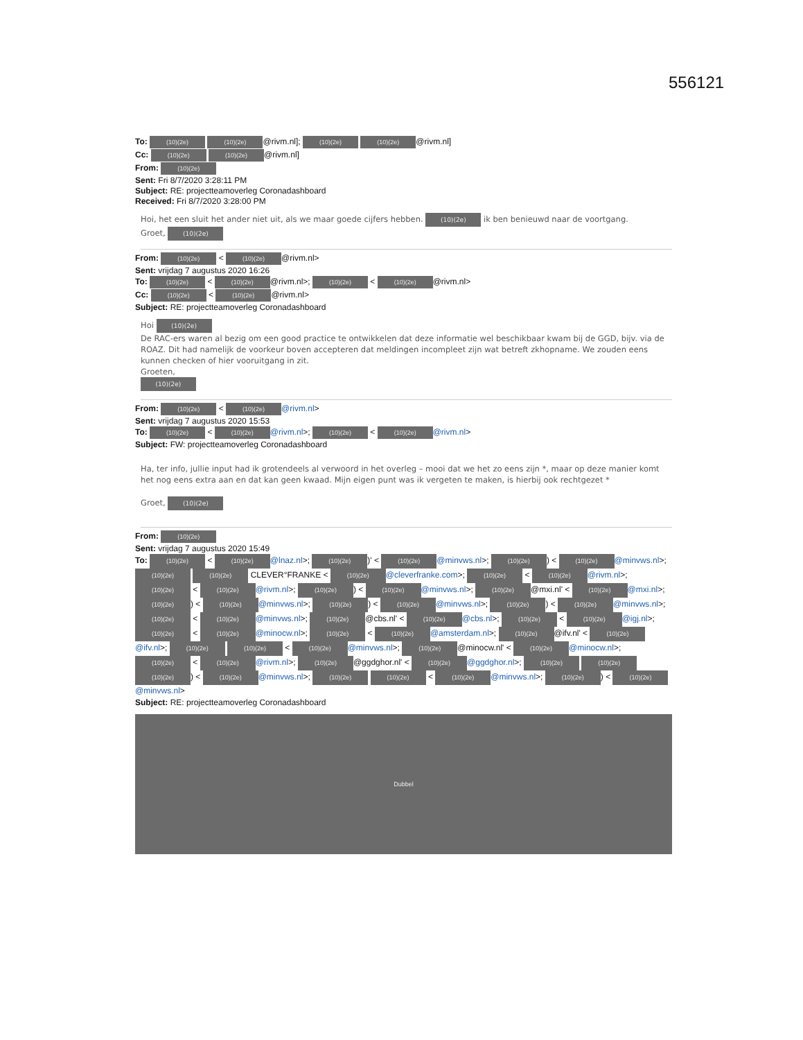556121
To: (10)(2e) (10)(2e) @rivm.nl]; (10)(2e) (10)(2e) @rivm.nl]
Cc: (10)(2e) (10)(2e) @rivm.nl]
From: (10)(2e)
Sent: Fri 8/7/2020 3:28:11 PM
Subject: RE: projectteamoverleg Coronadashboard
Received: Fri 8/7/2020 3:28:00 PM
Hoi, het een sluit het ander niet uit, als we maar goede cijfers hebben. (10)(2e) ik ben benieuwd naar de voortgang.
Groet, (10)(2e)
From: (10)(2e) < (10)(2e) @rivm.nl>
Sent: vrijdag 7 augustus 2020 16:26
To: (10)(2e) < (10)(2e) @rivm.nl>; (10)(2e) < (10)(2e) @rivm.nl>
Cc: (10)(2e) < (10)(2e) @rivm.nl>
Subject: RE: projectteamoverleg Coronadashboard
Hoi (10)(2e)
De RAC-ers waren al bezig om een good practice te ontwikkelen dat deze informatie wel beschikbaar kwam bij de GGD, bijv. via de ROAZ. Dit had namelijk de voorkeur boven accepteren dat meldingen incompleet zijn wat betreft zkhopname. We zouden eens kunnen checken of hier vooruitgang in zit.
Groeten,
(10)(2e)
From: (10)(2e) < (10)(2e) @rivm.nl>
Sent: vrijdag 7 augustus 2020 15:53
To: (10)(2e) < (10)(2e) @rivm.nl>; (10)(2e) < (10)(2e) @rivm.nl>
Subject: FW: projectteamoverleg Coronadashboard
Ha, ter info, jullie input had ik grotendeels al verwoord in het overleg – mooi dat we het zo eens zijn *, maar op deze manier komt het nog eens extra aan en dat kan geen kwaad. Mijn eigen punt was ik vergeten te maken, is hierbij ook rechtgezet *
Groet, (10)(2e)
From: (10)(2e)
Sent: vrijdag 7 augustus 2020 15:49
To: (10)(2e) < (10)(2e) @lnaz.nl>; (10)(2e))' < (10)(2e) @minvws.nl>; (10)(2e)) < (10)(2e) @minvws.nl>; (10)(2e) (10)(2e) CLEVER°FRANKE < (10)(2e) @cleverfranke.com>; (10)(2e) < (10)(2e) @rivm.nl>; (10)(2e) < (10)(2e) @rivm.nl>; (10)(2e)) < (10)(2e) @minvws.nl>; (10)(2e) @mxi.nl' < (10)(2e) @mxi.nl>; (10)(2e)) < (10)(2e) @minvws.nl>; (10)(2e)) < (10)(2e) @minvws.nl>; (10)(2e)) < (10)(2e) @minvws.nl>; (10)(2e) < (10)(2e) @minvws.nl>; (10)(2e) @cbs.nl' < (10)(2e) @cbs.nl>; (10)(2e) < (10)(2e) @igj.nl>; (10)(2e) < (10)(2e) @minocw.nl>; (10)(2e) < (10)(2e) @amsterdam.nl>; (10)(2e) @ifv.nl' < (10)(2e) @ifv.nl>; (10)(2e) (10)(2e) < (10)(2e) @minvws.nl>; (10)(2e) @minocw.nl' < (10)(2e) @minocw.nl>; (10)(2e) < (10)(2e) @rivm.nl>; (10)(2e) @ggdghor.nl' < (10)(2e) @ggdghor.nl>; (10)(2e) (10)(2e) (10)(2e)) < (10)(2e) @minvws.nl>; (10)(2e) (10)(2e) < (10)(2e) @minvws.nl>; (10)(2e)) < (10)(2e) @minvws.nl>
Subject: RE: projectteamoverleg Coronadashboard
Dubbel